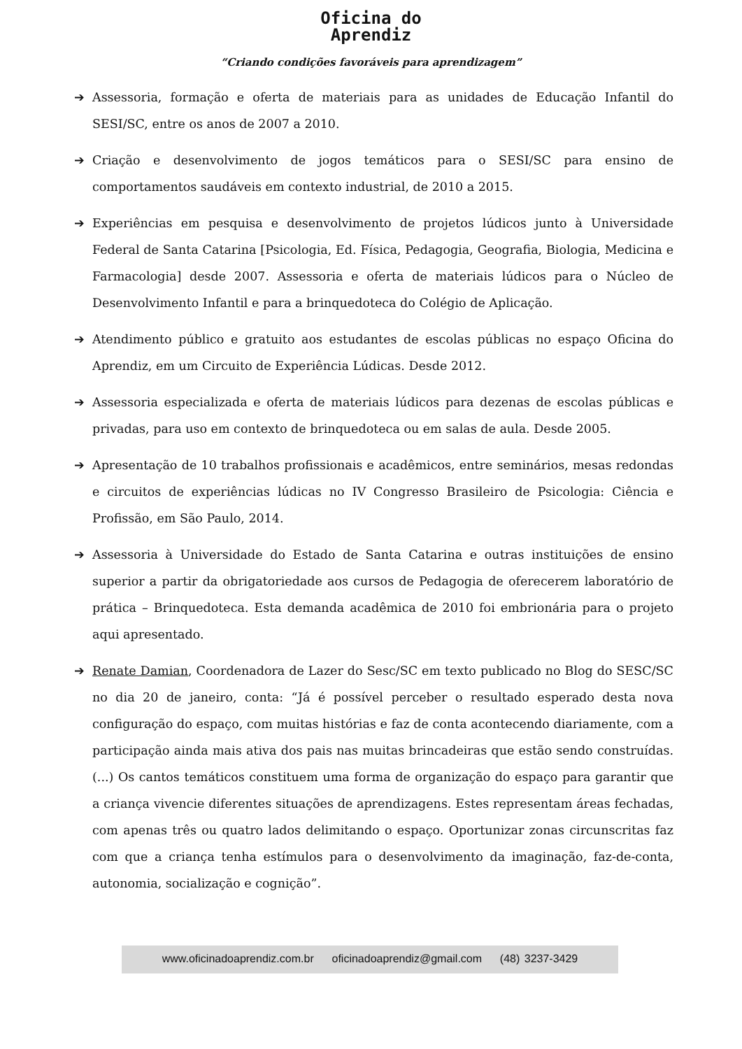Oficina do
Aprendiz
“Criando condições favoráveis para aprendizagem”
➔ Assessoria, formação e oferta de materiais para as unidades de Educação Infantil do SESI/SC, entre os anos de 2007 a 2010.
➔ Criação e desenvolvimento de jogos temáticos para o SESI/SC para ensino de comportamentos saudáveis em contexto industrial, de 2010 a 2015.
➔ Experiências em pesquisa e desenvolvimento de projetos lúdicos junto à Universidade Federal de Santa Catarina [Psicologia, Ed. Física, Pedagogia, Geografia, Biologia, Medicina e Farmacologia] desde 2007. Assessoria e oferta de materiais lúdicos para o Núcleo de Desenvolvimento Infantil e para a brinquedoteca do Colégio de Aplicação.
➔ Atendimento público e gratuito aos estudantes de escolas públicas no espaço Oficina do Aprendiz, em um Circuito de Experiência Lúdicas. Desde 2012.
➔ Assessoria especializada e oferta de materiais lúdicos para dezenas de escolas públicas e privadas, para uso em contexto de brinquedoteca ou em salas de aula. Desde 2005.
➔ Apresentação de 10 trabalhos profissionais e acadêmicos, entre seminários, mesas redondas e circuitos de experiências lúdicas no IV Congresso Brasileiro de Psicologia: Ciência e Profissão, em São Paulo, 2014.
➔ Assessoria à Universidade do Estado de Santa Catarina e outras instituições de ensino superior a partir da obrigatoriedade aos cursos de Pedagogia de oferecerem laboratório de prática – Brinquedoteca. Esta demanda acadêmica de 2010 foi embrionária para o projeto aqui apresentado.
➔ Renate Damian, Coordenadora de Lazer do Sesc/SC em texto publicado no Blog do SESC/SC no dia 20 de janeiro, conta: “Já é possível perceber o resultado esperado desta nova configuração do espaço, com muitas histórias e faz de conta acontecendo diariamente, com a participação ainda mais ativa dos pais nas muitas brincadeiras que estão sendo construídas. (...) Os cantos temáticos constituem uma forma de organização do espaço para garantir que a criança vivencie diferentes situações de aprendizagens. Estes representam áreas fechadas, com apenas três ou quatro lados delimitando o espaço. Oportunizar zonas circunscritas faz com que a criança tenha estímulos para o desenvolvimento da imaginação, faz-de-conta, autonomia, socialização e cognição”.
www.oficinadoaprendiz.com.br oficinadoaprendiz@gmail.com (48) 3237-3429